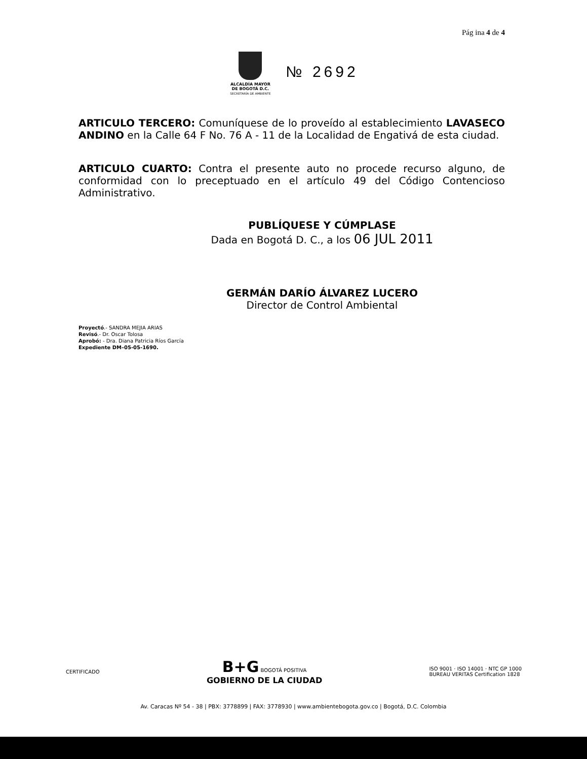Pág ina 4 de 4
ALCALDÍA MAYOR
DE BOGOTÁ D.C.
SECRETARÍA DE AMBIENTE
№ 2692
ARTICULO TERCERO: Comuníquese de lo proveído al establecimiento LAVASECO ANDINO en la Calle 64 F No. 76 A - 11 de la Localidad de Engativá de esta ciudad.
ARTICULO CUARTO: Contra el presente auto no procede recurso alguno, de conformidad con lo preceptuado en el artículo 49 del Código Contencioso Administrativo.
PUBLÍQUESE Y CÚMPLASE
Dada en Bogotá D. C., a los 06 JUL 2011
GERMÁN DARÍO ÁLVAREZ LUCERO
Director de Control Ambiental
Proyectó.- SANDRA MEJIA ARIAS
Revisó.- Dr. Oscar Tolosa
Aprobó: - Dra. Diana Patricia Ríos García
Expediente DM–05-05-1690.
CERTIFICADO
B+G BOGOTÁ POSITIVA
GOBIERNO DE LA CIUDAD
ISO 9001 · ISO 14001 · NTC GP 1000
BUREAU VERITAS Certification 1828
Av. Caracas Nº 54 - 38 | PBX: 3778899 | FAX: 3778930 | www.ambientebogota.gov.co | Bogotá, D.C. Colombia